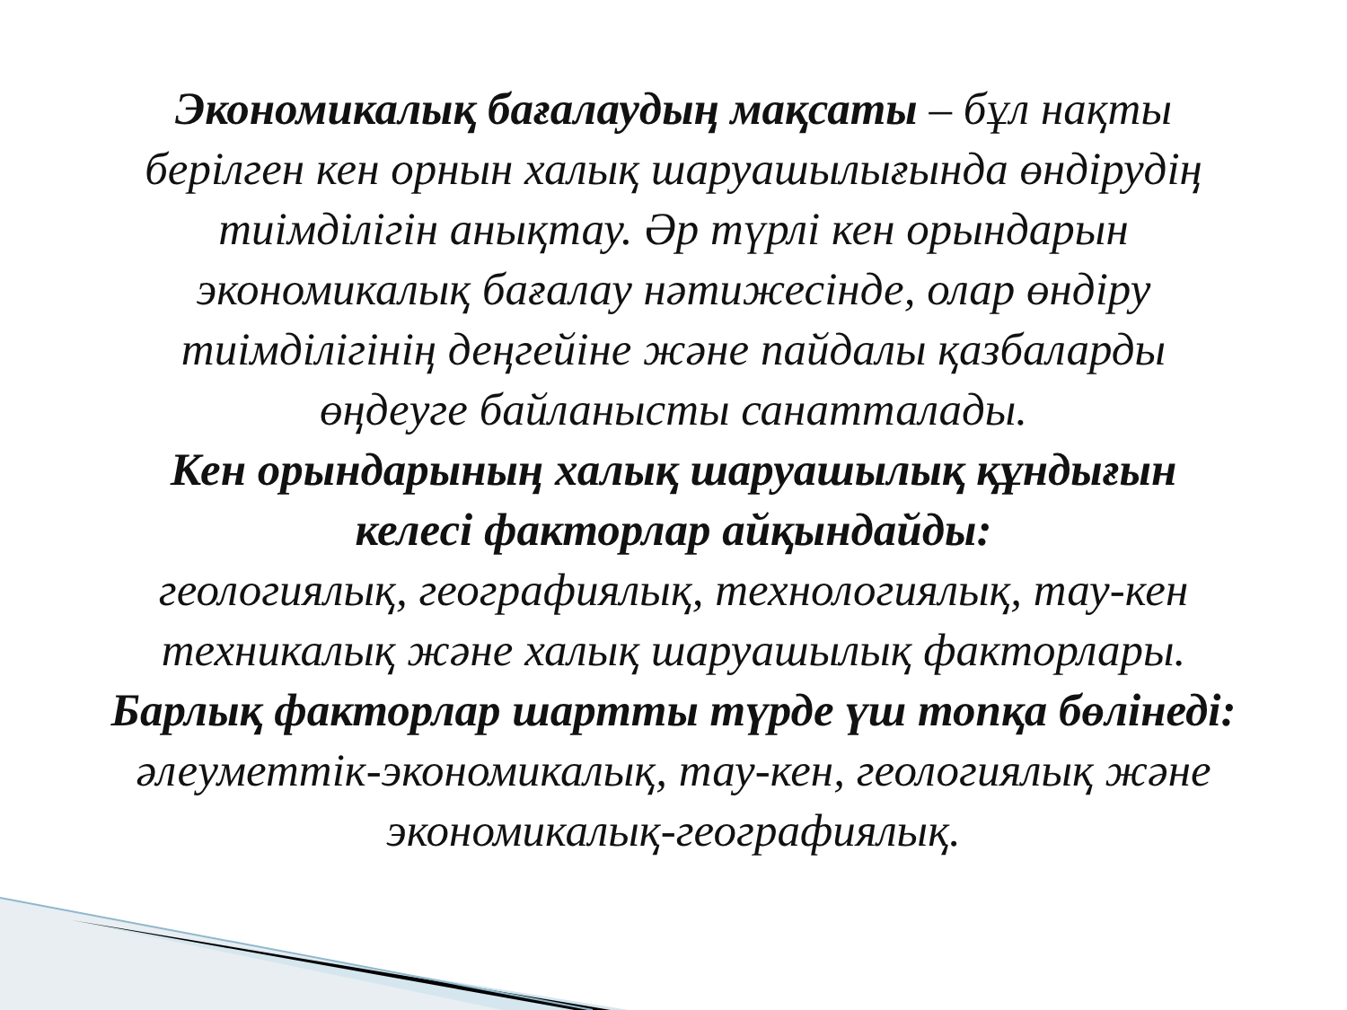Экономикалық бағалаудың мақсаты – бұл нақты берілген кен орнын халық шаруашылығында өндірудің тиімділігін анықтау. Әр түрлі кен орындарын экономикалық бағалау нәтижесінде, олар өндіру тиімділігінің деңгейіне және пайдалы қазбаларды өңдеуге байланысты санатталады.
Кен орындарының халық шаруашылық құндығын келесі факторлар айқындайды:
геологиялық, географиялық, технологиялық, тау-кен техникалық және халық шаруашылық факторлары.
Барлық факторлар шартты түрде үш топқа бөлінеді:
әлеуметтік-экономикалық, тау-кен, геологиялық және экономикалық-географиялық.